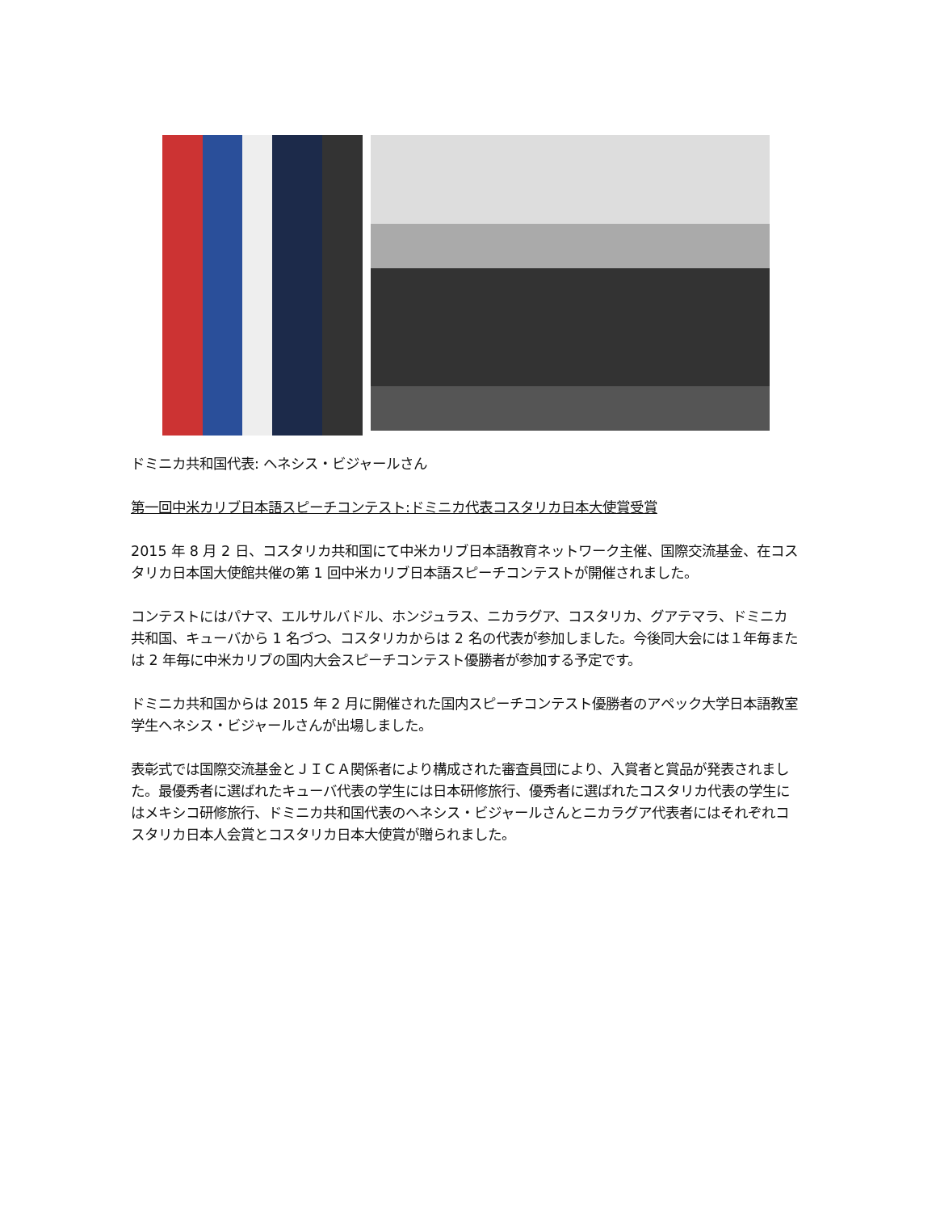ドミニカ共和国代表: ヘネシス・ビジャールさん
第一回中米カリブ日本語スピーチコンテスト:ドミニカ代表コスタリカ日本大使賞受賞
2015 年 8 月 2 日、コスタリカ共和国にて中米カリブ日本語教育ネットワーク主催、国際交流基金、在コスタリカ日本国大使館共催の第 1 回中米カリブ日本語スピーチコンテストが開催されました。
コンテストにはパナマ、エルサルバドル、ホンジュラス、ニカラグア、コスタリカ、グアテマラ、ドミニカ共和国、キューバから 1 名づつ、コスタリカからは 2 名の代表が参加しました。今後同大会には１年毎または 2 年毎に中米カリブの国内大会スピーチコンテスト優勝者が参加する予定です。
ドミニカ共和国からは 2015 年 2 月に開催された国内スピーチコンテスト優勝者のアペック大学日本語教室学生ヘネシス・ビジャールさんが出場しました。
表彰式では国際交流基金とＪＩＣＡ関係者により構成された審査員団により、入賞者と賞品が発表されました。最優秀者に選ばれたキューバ代表の学生には日本研修旅行、優秀者に選ばれたコスタリカ代表の学生にはメキシコ研修旅行、ドミニカ共和国代表のヘネシス・ビジャールさんとニカラグア代表者にはそれぞれコスタリカ日本人会賞とコスタリカ日本大使賞が贈られました。